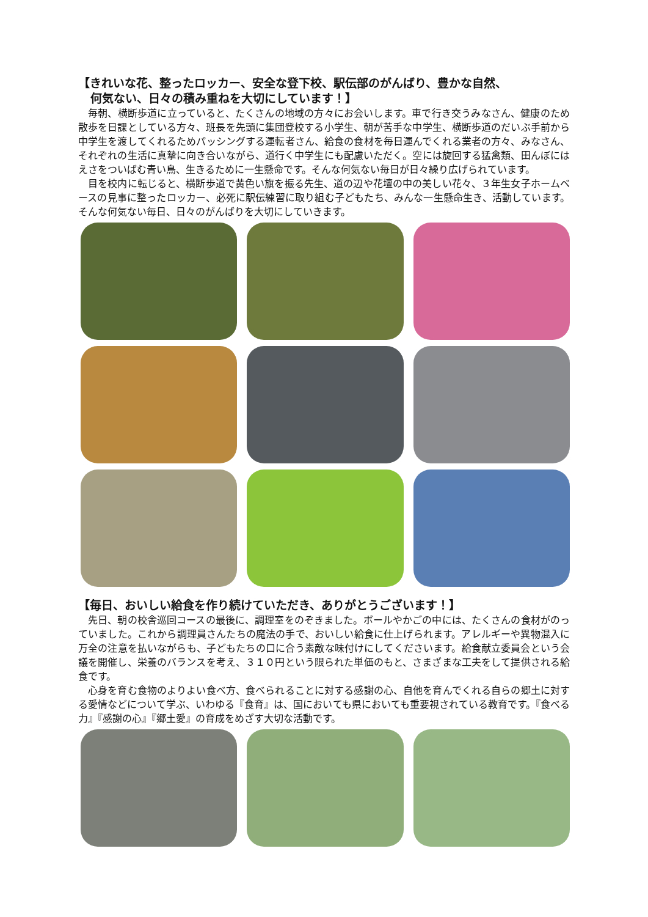【きれいな花、整ったロッカー、安全な登下校、駅伝部のがんばり、豊かな自然、
何気ない、日々の積み重ねを大切にしています！】
毎朝、横断歩道に立っていると、たくさんの地域の方々にお会いします。車で行き交うみなさん、健康のため散歩を日課としている方々、班長を先頭に集団登校する小学生、朝が苦手な中学生、横断歩道のだいぶ手前から中学生を渡してくれるためパッシングする運転者さん、給食の食材を毎日運んでくれる業者の方々、みなさん、それぞれの生活に真摯に向き合いながら、道行く中学生にも配慮いただく。空には旋回する猛禽類、田んぼにはえさをついばむ青い鳥、生きるために一生懸命です。そんな何気ない毎日が日々繰り広げられています。
目を校内に転じると、横断歩道で黄色い旗を振る先生、道の辺や花壇の中の美しい花々、３年生女子ホームベースの見事に整ったロッカー、必死に駅伝練習に取り組む子どもたち、みんな一生懸命生き、活動しています。そんな何気ない毎日、日々のがんばりを大切にしていきます。
【毎日、おいしい給食を作り続けていただき、ありがとうございます！】
先日、朝の校舎巡回コースの最後に、調理室をのぞきました。ボールやかごの中には、たくさんの食材がのっていました。これから調理員さんたちの魔法の手で、おいしい給食に仕上げられます。アレルギーや異物混入に万全の注意を払いながらも、子どもたちの口に合う素敵な味付けにしてくださいます。給食献立委員会という会議を開催し、栄養のバランスを考え、３１０円という限られた単価のもと、さまざまな工夫をして提供される給食です。
心身を育む食物のよりよい食べ方、食べられることに対する感謝の心、自他を育んでくれる自らの郷土に対する愛情などについて学ぶ、いわゆる『食育』は、国においても県においても重要視されている教育です。『食べる力』『感謝の心』『郷土愛』の育成をめざす大切な活動です。